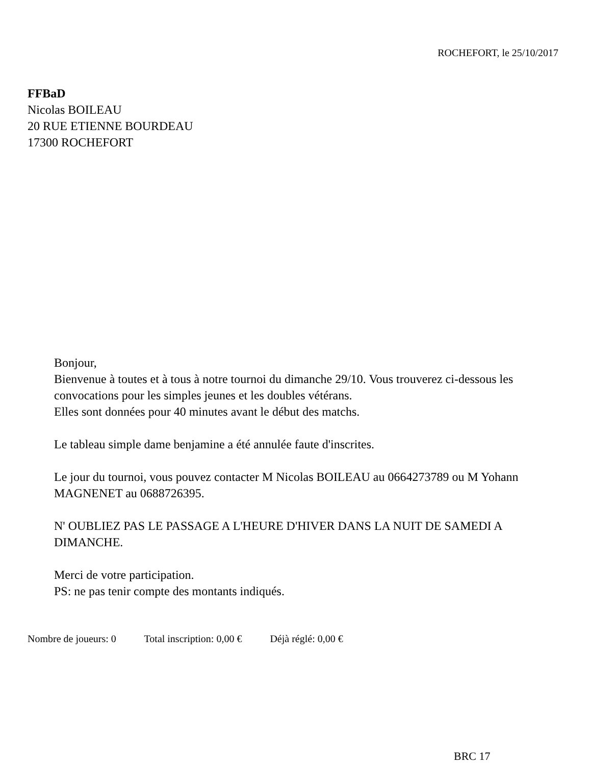ROCHEFORT, le 25/10/2017
FFBaD
Nicolas BOILEAU
20 RUE ETIENNE BOURDEAU
17300 ROCHEFORT
Bonjour,
Bienvenue à toutes et à tous à notre tournoi du dimanche 29/10. Vous trouverez ci-dessous les convocations pour les simples jeunes et les doubles vétérans.
Elles sont données pour 40 minutes avant le début des matchs.
Le tableau simple dame benjamine a été annulée faute d'inscrites.
Le jour du tournoi, vous pouvez contacter M Nicolas BOILEAU au 0664273789 ou M Yohann MAGNENET au 0688726395.
N' OUBLIEZ PAS LE PASSAGE A L'HEURE D'HIVER DANS LA NUIT DE SAMEDI A DIMANCHE.
Merci de votre participation.
PS: ne pas tenir compte des montants indiqués.
Nombre de joueurs: 0 Total inscription: 0,00 € Déjà réglé: 0,00 €
BRC 17